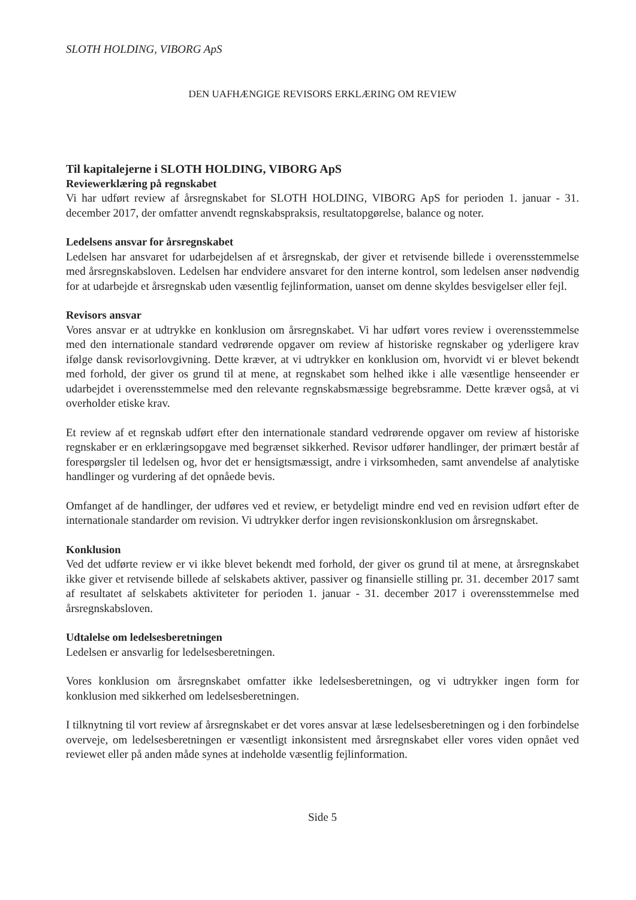SLOTH HOLDING, VIBORG ApS
DEN UAFHÆNGIGE REVISORS ERKLÆRING OM REVIEW
Til kapitalejerne i SLOTH HOLDING, VIBORG ApS
Reviewerklæring på regnskabet
Vi har udført review af årsregnskabet for SLOTH HOLDING, VIBORG ApS for perioden 1. januar - 31. december 2017, der omfatter anvendt regnskabspraksis, resultatopgørelse, balance og noter.
Ledelsens ansvar for årsregnskabet
Ledelsen har ansvaret for udarbejdelsen af et årsregnskab, der giver et retvisende billede i overensstemmelse med årsregnskabsloven. Ledelsen har endvidere ansvaret for den interne kontrol, som ledelsen anser nødvendig for at udarbejde et årsregnskab uden væsentlig fejlinformation, uanset om denne skyldes besvigelser eller fejl.
Revisors ansvar
Vores ansvar er at udtrykke en konklusion om årsregnskabet. Vi har udført vores review i overensstemmelse med den internationale standard vedrørende opgaver om review af historiske regnskaber og yderligere krav ifølge dansk revisorlovgivning. Dette kræver, at vi udtrykker en konklusion om, hvorvidt vi er blevet bekendt med forhold, der giver os grund til at mene, at regnskabet som helhed ikke i alle væsentlige henseender er udarbejdet i overensstemmelse med den relevante regnskabsmæssige begrebsramme. Dette kræver også, at vi overholder etiske krav.
Et review af et regnskab udført efter den internationale standard vedrørende opgaver om review af historiske regnskaber er en erklæringsopgave med begrænset sikkerhed. Revisor udfører handlinger, der primært består af forespørgsler til ledelsen og, hvor det er hensigtsmæssigt, andre i virksomheden, samt anvendelse af analytiske handlinger og vurdering af det opnåede bevis.
Omfanget af de handlinger, der udføres ved et review, er betydeligt mindre end ved en revision udført efter de internationale standarder om revision. Vi udtrykker derfor ingen revisionskonklusion om årsregnskabet.
Konklusion
Ved det udførte review er vi ikke blevet bekendt med forhold, der giver os grund til at mene, at årsregnskabet ikke giver et retvisende billede af selskabets aktiver, passiver og finansielle stilling pr. 31. december 2017 samt af resultatet af selskabets aktiviteter for perioden 1. januar - 31. december 2017 i overensstemmelse med årsregnskabsloven.
Udtalelse om ledelsesberetningen
Ledelsen er ansvarlig for ledelsesberetningen.
Vores konklusion om årsregnskabet omfatter ikke ledelsesberetningen, og vi udtrykker ingen form for konklusion med sikkerhed om ledelsesberetningen.
I tilknytning til vort review af årsregnskabet er det vores ansvar at læse ledelsesberetningen og i den forbindelse overveje, om ledelsesberetningen er væsentligt inkonsistent med årsregnskabet eller vores viden opnået ved reviewet eller på anden måde synes at indeholde væsentlig fejlinformation.
Side 5